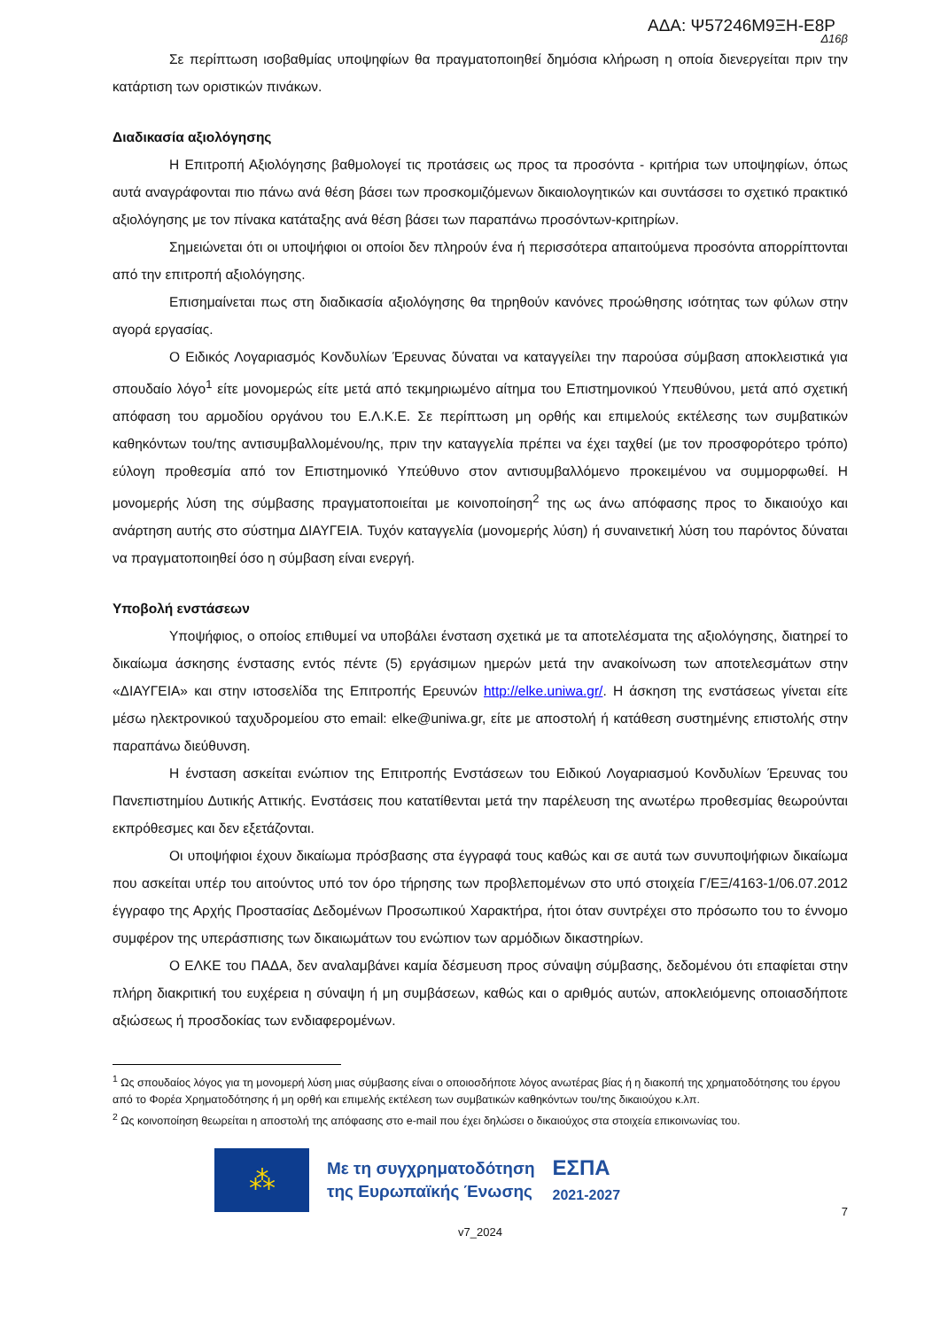ΑΔΑ: Ψ57246Μ9ΞΗ-Ε8Ρ
Δ16β
Σε περίπτωση ισοβαθμίας υποψηφίων θα πραγματοποιηθεί δημόσια κλήρωση η οποία διενεργείται πριν την κατάρτιση των οριστικών πινάκων.
Διαδικασία αξιολόγησης
Η Επιτροπή Αξιολόγησης βαθμολογεί τις προτάσεις ως προς τα προσόντα - κριτήρια των υποψηφίων, όπως αυτά αναγράφονται πιο πάνω ανά θέση βάσει των προσκομιζόμενων δικαιολογητικών και συντάσσει το σχετικό πρακτικό αξιολόγησης με τον πίνακα κατάταξης ανά θέση βάσει των παραπάνω προσόντων-κριτηρίων.
Σημειώνεται ότι οι υποψήφιοι οι οποίοι δεν πληρούν ένα ή περισσότερα απαιτούμενα προσόντα απορρίπτονται από την επιτροπή αξιολόγησης.
Επισημαίνεται πως στη διαδικασία αξιολόγησης θα τηρηθούν κανόνες προώθησης ισότητας των φύλων στην αγορά εργασίας.
Ο Ειδικός Λογαριασμός Κονδυλίων Έρευνας δύναται να καταγγείλει την παρούσα σύμβαση αποκλειστικά για σπουδαίο λόγο<sup>1</sup> είτε μονομερώς είτε μετά από τεκμηριωμένο αίτημα του Επιστημονικού Υπευθύνου, μετά από σχετική απόφαση του αρμοδίου οργάνου του Ε.Λ.Κ.Ε. Σε περίπτωση μη ορθής και επιμελούς εκτέλεσης των συμβατικών καθηκόντων του/της αντισυμβαλλομένου/ης, πριν την καταγγελία πρέπει να έχει ταχθεί (με τον προσφορότερο τρόπο) εύλογη προθεσμία από τον Επιστημονικό Υπεύθυνο στον αντισυμβαλλόμενο προκειμένου να συμμορφωθεί. Η μονομερής λύση της σύμβασης πραγματοποιείται με κοινοποίηση<sup>2</sup> της ως άνω απόφασης προς το δικαιούχο και ανάρτηση αυτής στο σύστημα ΔΙΑΥΓΕΙΑ. Τυχόν καταγγελία (μονομερής λύση) ή συναινετική λύση του παρόντος δύναται να πραγματοποιηθεί όσο η σύμβαση είναι ενεργή.
Υποβολή ενστάσεων
Υποψήφιος, ο οποίος επιθυμεί να υποβάλει ένσταση σχετικά με τα αποτελέσματα της αξιολόγησης, διατηρεί το δικαίωμα άσκησης ένστασης εντός πέντε (5) εργάσιμων ημερών μετά την ανακοίνωση των αποτελεσμάτων στην «ΔΙΑΥΓΕΙΑ» και στην ιστοσελίδα της Επιτροπής Ερευνών http://elke.uniwa.gr/. Η άσκηση της ενστάσεως γίνεται είτε μέσω ηλεκτρονικού ταχυδρομείου στο email: elke@uniwa.gr, είτε με αποστολή ή κατάθεση συστημένης επιστολής στην παραπάνω διεύθυνση.
Η ένσταση ασκείται ενώπιον της Επιτροπής Ενστάσεων του Ειδικού Λογαριασμού Κονδυλίων Έρευνας του Πανεπιστημίου Δυτικής Αττικής. Ενστάσεις που κατατίθενται μετά την παρέλευση της ανωτέρω προθεσμίας θεωρούνται εκπρόθεσμες και δεν εξετάζονται.
Οι υποψήφιοι έχουν δικαίωμα πρόσβασης στα έγγραφά τους καθώς και σε αυτά των συνυποψήφιων δικαίωμα που ασκείται υπέρ του αιτούντος υπό τον όρο τήρησης των προβλεπομένων στο υπό στοιχεία Γ/ΕΞ/4163-1/06.07.2012 έγγραφο της Αρχής Προστασίας Δεδομένων Προσωπικού Χαρακτήρα, ήτοι όταν συντρέχει στο πρόσωπο του το έννομο συμφέρον της υπεράσπισης των δικαιωμάτων του ενώπιον των αρμόδιων δικαστηρίων.
Ο ΕΛΚΕ του ΠΑΔΑ, δεν αναλαμβάνει καμία δέσμευση προς σύναψη σύμβασης, δεδομένου ότι επαφίεται στην πλήρη διακριτική του ευχέρεια η σύναψη ή μη συμβάσεων, καθώς και ο αριθμός αυτών, αποκλειόμενης οποιασδήποτε αξιώσεως ή προσδοκίας των ενδιαφερομένων.
<sup>1</sup> Ως σπουδαίος λόγος για τη μονομερή λύση μιας σύμβασης είναι ο οποιοσδήποτε λόγος ανωτέρας βίας ή η διακοπή της χρηματοδότησης του έργου από το Φορέα Χρηματοδότησης ή μη ορθή και επιμελής εκτέλεση των συμβατικών καθηκόντων του/της δικαιούχου κ.λπ.
<sup>2</sup> Ως κοινοποίηση θεωρείται η αποστολή της απόφασης στο e-mail που έχει δηλώσει ο δικαιούχος στα στοιχεία επικοινωνίας του.
⁂
Με τη συγχρηματοδότηση
της Ευρωπαϊκής Ένωσης
ΕΣΠΑ
2021-2027
7
v7_2024